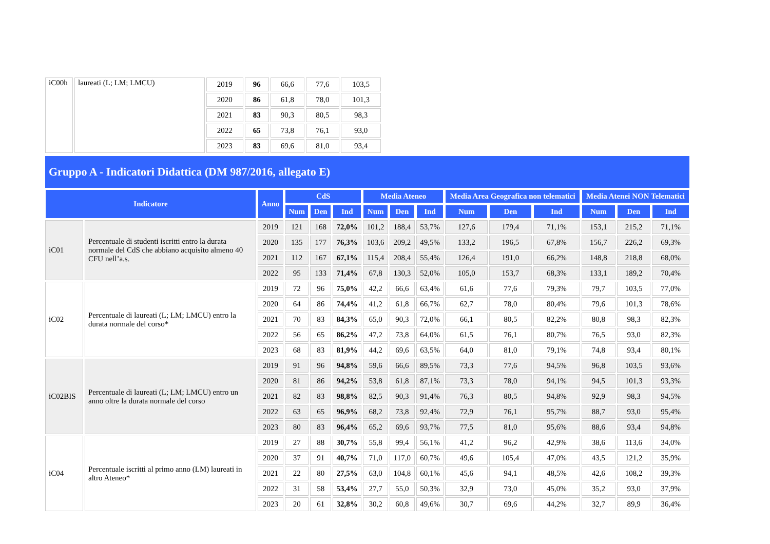| iC00h | laureati (L; LM; LMCU) | 2019 | 96 | 66,6 | 77,6 | 103,5 |
| | | 2020 | 86 | 61,8 | 78,0 | 101,3 |
| | | 2021 | 83 | 90,3 | 80,5 | 98,3 |
| | | 2022 | 65 | 73,8 | 76,1 | 93,0 |
| | | 2023 | 83 | 69,6 | 81,0 | 93,4 |
Gruppo A - Indicatori Didattica (DM 987/2016, allegato E)
| Indicatore | | Anno | CdS | | | Media Ateneo | | | Media Area Geografica non telematici | | | Media Atenei NON Telematici | | |
| --- | --- | --- | --- | --- | --- | --- | --- | --- | --- | --- | --- | --- | --- | --- |
| | | | Num | Den | Ind | Num | Den | Ind | Num | Den | Ind | Num | Den | Ind |
| iC01 | Percentuale di studenti iscritti entro la durata normale del CdS che abbiano acquisito almeno 40 CFU nell’a.s. | 2019 | 121 | 168 | 72,0% | 101,2 | 188,4 | 53,7% | 127,6 | 179,4 | 71,1% | 153,1 | 215,2 | 71,1% |
| | | 2020 | 135 | 177 | 76,3% | 103,6 | 209,2 | 49,5% | 133,2 | 196,5 | 67,8% | 156,7 | 226,2 | 69,3% |
| | | 2021 | 112 | 167 | 67,1% | 115,4 | 208,4 | 55,4% | 126,4 | 191,0 | 66,2% | 148,8 | 218,8 | 68,0% |
| | | 2022 | 95 | 133 | 71,4% | 67,8 | 130,3 | 52,0% | 105,0 | 153,7 | 68,3% | 133,1 | 189,2 | 70,4% |
| iC02 | Percentuale di laureati (L; LM; LMCU) entro la durata normale del corso* | 2019 | 72 | 96 | 75,0% | 42,2 | 66,6 | 63,4% | 61,6 | 77,6 | 79,3% | 79,7 | 103,5 | 77,0% |
| | | 2020 | 64 | 86 | 74,4% | 41,2 | 61,8 | 66,7% | 62,7 | 78,0 | 80,4% | 79,6 | 101,3 | 78,6% |
| | | 2021 | 70 | 83 | 84,3% | 65,0 | 90,3 | 72,0% | 66,1 | 80,5 | 82,2% | 80,8 | 98,3 | 82,3% |
| | | 2022 | 56 | 65 | 86,2% | 47,2 | 73,8 | 64,0% | 61,5 | 76,1 | 80,7% | 76,5 | 93,0 | 82,3% |
| | | 2023 | 68 | 83 | 81,9% | 44,2 | 69,6 | 63,5% | 64,0 | 81,0 | 79,1% | 74,8 | 93,4 | 80,1% |
| iC02BIS | Percentuale di laureati (L; LM; LMCU) entro un anno oltre la durata normale del corso | 2019 | 91 | 96 | 94,8% | 59,6 | 66,6 | 89,5% | 73,3 | 77,6 | 94,5% | 96,8 | 103,5 | 93,6% |
| | | 2020 | 81 | 86 | 94,2% | 53,8 | 61,8 | 87,1% | 73,3 | 78,0 | 94,1% | 94,5 | 101,3 | 93,3% |
| | | 2021 | 82 | 83 | 98,8% | 82,5 | 90,3 | 91,4% | 76,3 | 80,5 | 94,8% | 92,9 | 98,3 | 94,5% |
| | | 2022 | 63 | 65 | 96,9% | 68,2 | 73,8 | 92,4% | 72,9 | 76,1 | 95,7% | 88,7 | 93,0 | 95,4% |
| | | 2023 | 80 | 83 | 96,4% | 65,2 | 69,6 | 93,7% | 77,5 | 81,0 | 95,6% | 88,6 | 93,4 | 94,8% |
| iC04 | Percentuale iscritti al primo anno (LM) laureati in altro Ateneo* | 2019 | 27 | 88 | 30,7% | 55,8 | 99,4 | 56,1% | 41,2 | 96,2 | 42,9% | 38,6 | 113,6 | 34,0% |
| | | 2020 | 37 | 91 | 40,7% | 71,0 | 117,0 | 60,7% | 49,6 | 105,4 | 47,0% | 43,5 | 121,2 | 35,9% |
| | | 2021 | 22 | 80 | 27,5% | 63,0 | 104,8 | 60,1% | 45,6 | 94,1 | 48,5% | 42,6 | 108,2 | 39,3% |
| | | 2022 | 31 | 58 | 53,4% | 27,7 | 55,0 | 50,3% | 32,9 | 73,0 | 45,0% | 35,2 | 93,0 | 37,9% |
| | | 2023 | 20 | 61 | 32,8% | 30,2 | 60,8 | 49,6% | 30,7 | 69,6 | 44,2% | 32,7 | 89,9 | 36,4% |